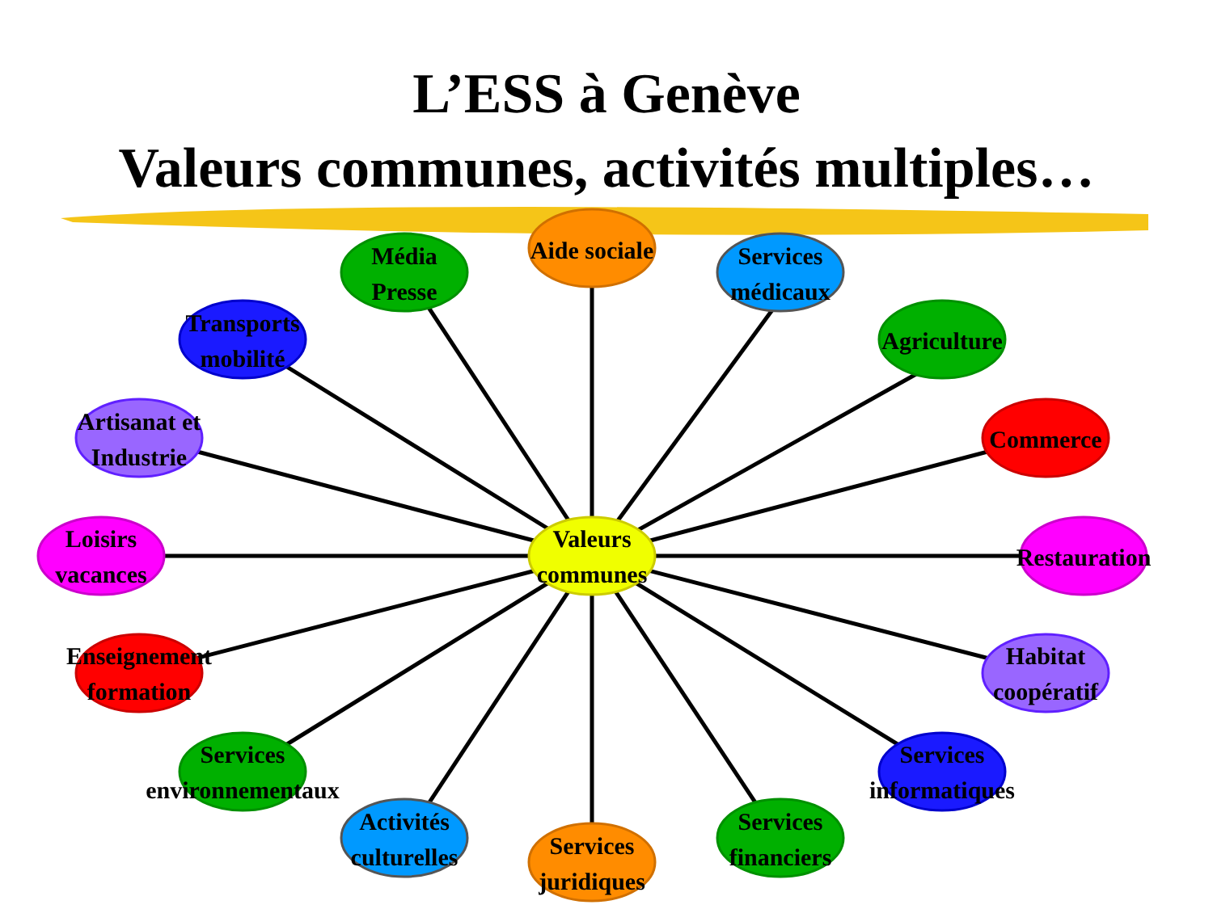L’ESS à Genève
Valeurs communes, activités multiples…
Aide sociale
Média
Presse
Services
médicaux
Transports
mobilité
Agriculture
Artisanat et
Industrie
Commerce
Loisirs
vacances
Valeurs
communes
Restauration
Enseignement
formation
Habitat
coopératif
Services
environnementaux
Services
informatiques
Activités
culturelles
Services
financiers
Services
juridiques